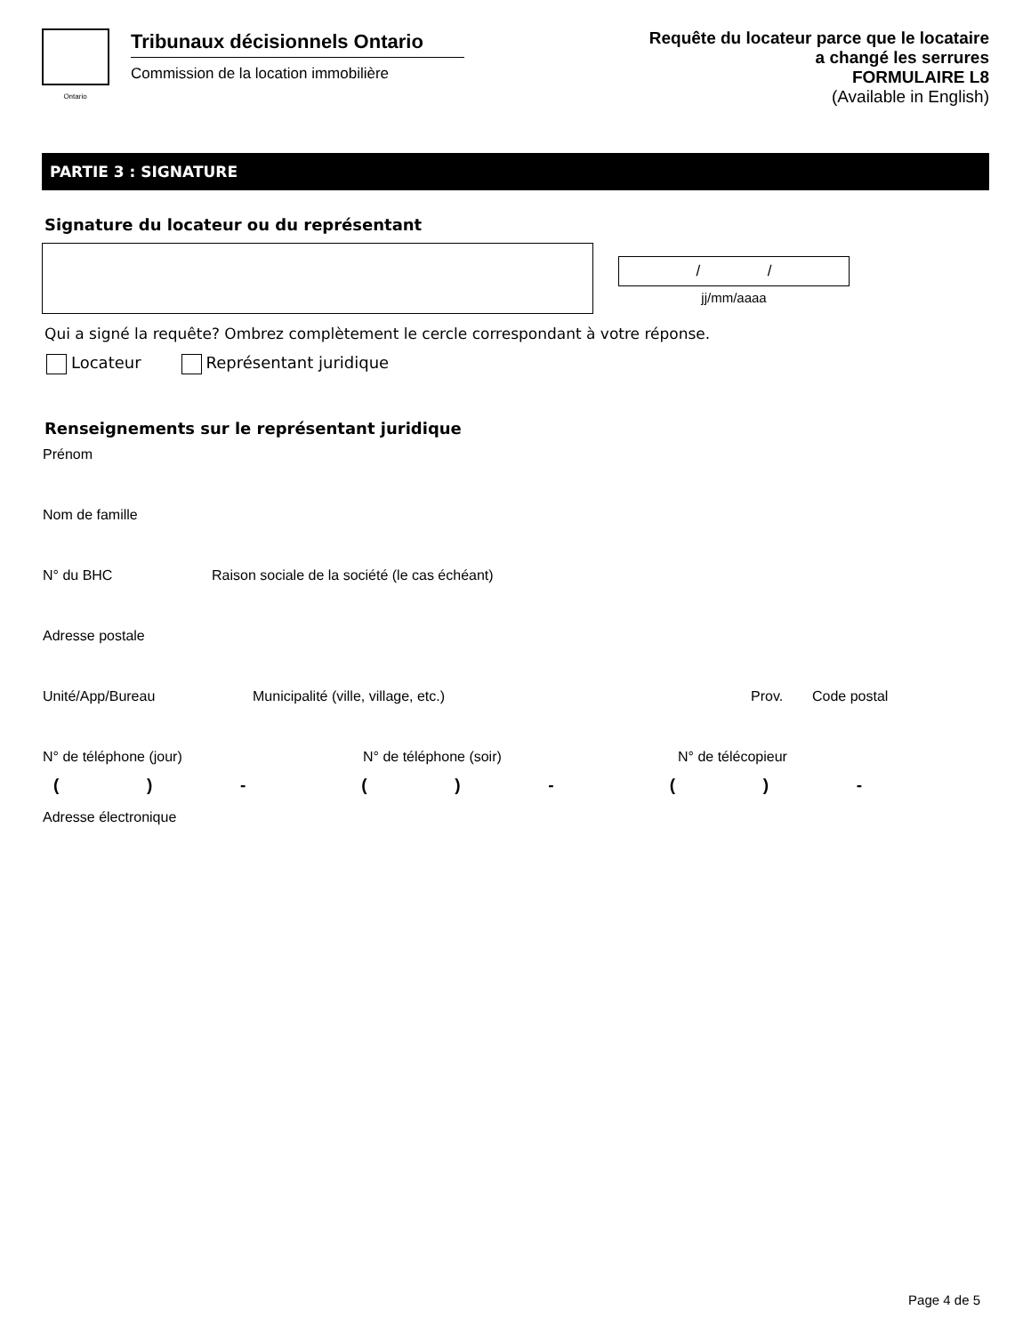Ontario
Tribunaux décisionnels Ontario
Commission de la location immobilière
Requête du locateur parce que le locataire
a changé les serrures
FORMULAIRE L8
(Available in English)
PARTIE 3 : SIGNATURE
Signature du locateur ou du représentant
/ /
jj/mm/aaaa
Qui a signé la requête? Ombrez complètement le cercle correspondant à votre réponse.
Locateur Représentant juridique
Renseignements sur le représentant juridique
Prénom
Nom de famille
N° du BHC Raison sociale de la société (le cas échéant)
Adresse postale
Unité/App/Bureau Municipalité (ville, village, etc.) Prov. Code postal
N° de téléphone (jour) N° de téléphone (soir) N° de télécopieur
() - () - () -
Adresse électronique
Page 4 de 5